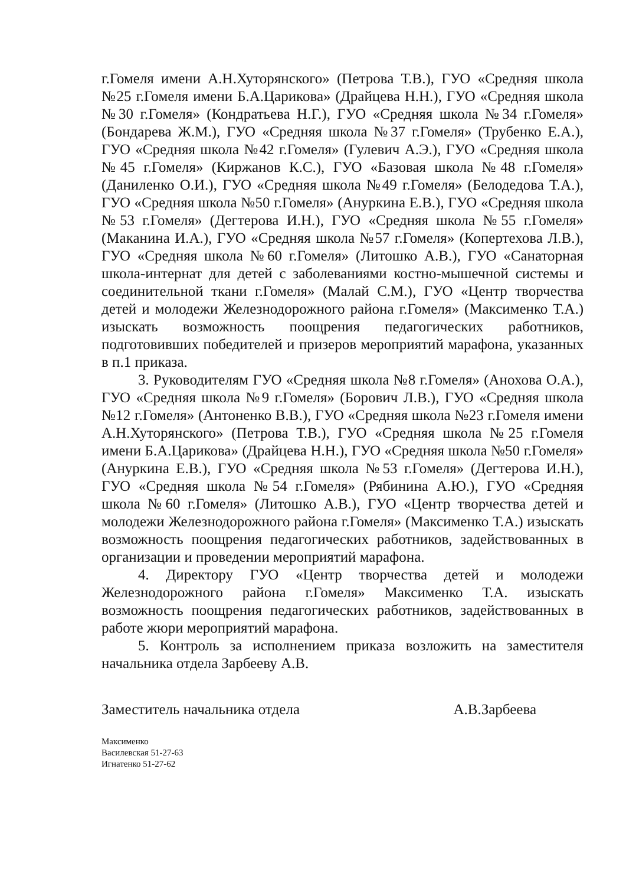г.Гомеля имени А.Н.Хуторянского» (Петрова Т.В.), ГУО «Средняя школа №25 г.Гомеля имени Б.А.Царикова» (Драйцева Н.Н.), ГУО «Средняя школа №30 г.Гомеля» (Кондратьева Н.Г.), ГУО «Средняя школа №34 г.Гомеля» (Бондарева Ж.М.), ГУО «Средняя школа №37 г.Гомеля» (Трубенко Е.А.), ГУО «Средняя школа №42 г.Гомеля» (Гулевич А.Э.), ГУО «Средняя школа №45 г.Гомеля» (Киржанов К.С.), ГУО «Базовая школа №48 г.Гомеля» (Даниленко О.И.), ГУО «Средняя школа №49 г.Гомеля» (Белодедова Т.А.), ГУО «Средняя школа №50 г.Гомеля» (Ануркина Е.В.), ГУО «Средняя школа №53 г.Гомеля» (Дегтерова И.Н.), ГУО «Средняя школа №55 г.Гомеля» (Маканина И.А.), ГУО «Средняя школа №57 г.Гомеля» (Копертехова Л.В.), ГУО «Средняя школа №60 г.Гомеля» (Литошко А.В.), ГУО «Санаторная школа-интернат для детей с заболеваниями костно-мышечной системы и соединительной ткани г.Гомеля» (Малай С.М.), ГУО «Центр творчества детей и молодежи Железнодорожного района г.Гомеля» (Максименко Т.А.) изыскать возможность поощрения педагогических работников, подготовивших победителей и призеров мероприятий марафона, указанных в п.1 приказа.
3. Руководителям ГУО «Средняя школа №8 г.Гомеля» (Анохова О.А.), ГУО «Средняя школа №9 г.Гомеля» (Борович Л.В.), ГУО «Средняя школа №12 г.Гомеля» (Антоненко В.В.), ГУО «Средняя школа №23 г.Гомеля имени А.Н.Хуторянского» (Петрова Т.В.), ГУО «Средняя школа №25 г.Гомеля имени Б.А.Царикова» (Драйцева Н.Н.), ГУО «Средняя школа №50 г.Гомеля» (Ануркина Е.В.), ГУО «Средняя школа №53 г.Гомеля» (Дегтерова И.Н.), ГУО «Средняя школа №54 г.Гомеля» (Рябинина А.Ю.), ГУО «Средняя школа №60 г.Гомеля» (Литошко А.В.), ГУО «Центр творчества детей и молодежи Железнодорожного района г.Гомеля» (Максименко Т.А.) изыскать возможность поощрения педагогических работников, задействованных в организации и проведении мероприятий марафона.
4. Директору ГУО «Центр творчества детей и молодежи Железнодорожного района г.Гомеля» Максименко Т.А. изыскать возможность поощрения педагогических работников, задействованных в работе жюри мероприятий марафона.
5. Контроль за исполнением приказа возложить на заместителя начальника отдела Зарбееву А.В.
Заместитель начальника отдела А.В.Зарбеева
Максименко
Василевская 51-27-63
Игнатенко 51-27-62